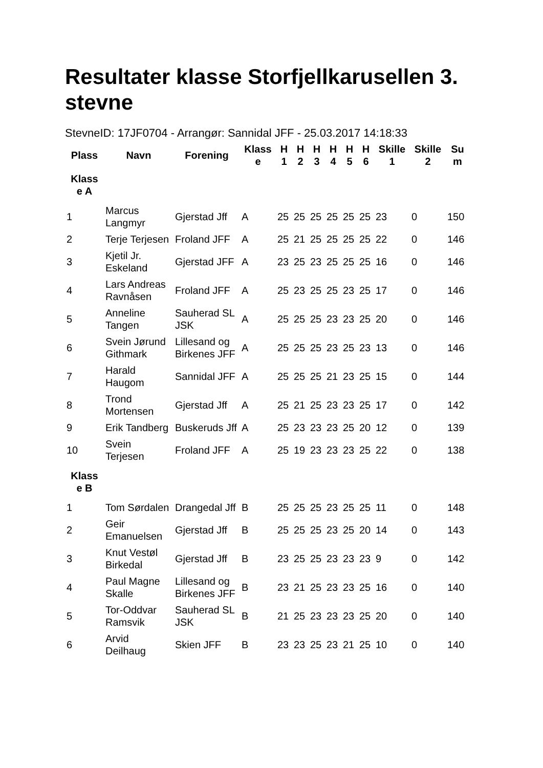Resultater klasse Storfjellkarusellen 3. stevne
StevneID: 17JF0704 - Arrangør: Sannidal JFF - 25.03.2017 14:18:33
| Plass | Navn | Forening | Klass e | H 1 | H 2 | H 3 | H 4 | H 5 | H 6 | Skille 1 | Skille 2 | Su m |
| --- | --- | --- | --- | --- | --- | --- | --- | --- | --- | --- | --- | --- |
| Klass e A | | | | | | | | | | | | |
| 1 | Marcus Langmyr | Gjerstad Jff | A | 25 | 25 | 25 | 25 | 25 | 25 | 23 | 0 | 150 |
| 2 | Terje Terjesen | Froland JFF | A | 25 | 21 | 25 | 25 | 25 | 25 | 22 | 0 | 146 |
| 3 | Kjetil Jr. Eskeland | Gjerstad JFF | A | 23 | 25 | 23 | 25 | 25 | 25 | 16 | 0 | 146 |
| 4 | Lars Andreas Ravnåsen | Froland JFF | A | 25 | 23 | 25 | 25 | 23 | 25 | 17 | 0 | 146 |
| 5 | Anneline Tangen | Sauherad SL JSK | A | 25 | 25 | 25 | 23 | 23 | 25 | 20 | 0 | 146 |
| 6 | Svein Jørund Githmark | Lillesand og Birkenes JFF | A | 25 | 25 | 25 | 23 | 25 | 23 | 13 | 0 | 146 |
| 7 | Harald Haugom | Sannidal JFF | A | 25 | 25 | 25 | 21 | 23 | 25 | 15 | 0 | 144 |
| 8 | Trond Mortensen | Gjerstad Jff | A | 25 | 21 | 25 | 23 | 23 | 25 | 17 | 0 | 142 |
| 9 | Erik Tandberg | Buskeruds Jff | A | 25 | 23 | 23 | 23 | 25 | 20 | 12 | 0 | 139 |
| 10 | Svein Terjesen | Froland JFF | A | 25 | 19 | 23 | 23 | 23 | 25 | 22 | 0 | 138 |
| Klass e B | | | | | | | | | | | | |
| 1 | Tom Sørdalen | Drangedal Jff | B | 25 | 25 | 25 | 23 | 25 | 25 | 11 | 0 | 148 |
| 2 | Geir Emanuelsen | Gjerstad Jff | B | 25 | 25 | 25 | 23 | 25 | 20 | 14 | 0 | 143 |
| 3 | Knut Vestøl Birkedal | Gjerstad Jff | B | 23 | 25 | 25 | 23 | 23 | 23 | 9 | 0 | 142 |
| 4 | Paul Magne Skalle | Lillesand og Birkenes JFF | B | 23 | 21 | 25 | 23 | 23 | 25 | 16 | 0 | 140 |
| 5 | Tor-Oddvar Ramsvik | Sauherad SL JSK | B | 21 | 25 | 23 | 23 | 23 | 25 | 20 | 0 | 140 |
| 6 | Arvid Deilhaug | Skien JFF | B | 23 | 23 | 25 | 23 | 21 | 25 | 10 | 0 | 140 |